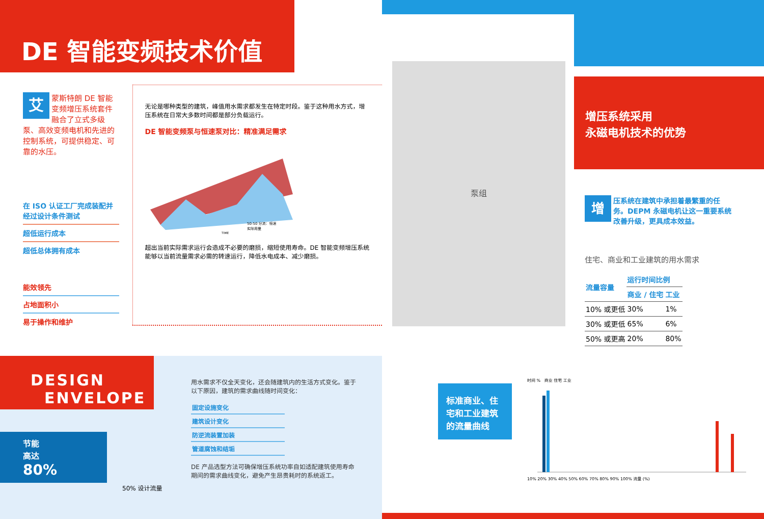DE 智能变频技术价值
艾蒙斯特朗 DE 智能变频增压系统套件融合了立式多级泵、高效变频电机和先进的控制系统，可提供稳定、可靠的水压。
在 ISO 认证工厂完成装配并经过设计条件测试
超低运行成本
超低总体拥有成本
能效领先
占地面积小
易于操作和维护
无论是哪种类型的建筑，峰值用水需求都发生在特定时段。鉴于这种用水方式，增压系统在日常大多数时间都是部分负载运行。
DE 智能变频泵与恒速泵对比：精准满足需求
50-50 分流：恒速
实际用量
TIME
超出当前实际需求运行会造成不必要的磨损，缩短使用寿命。DE 智能变频增压系统能够以当前流量需求必需的转速运行，降低水电成本、减少磨损。
DESIGN
ENVELOPE
节能
高达
80%
50% 设计流量
用水需求不仅全天变化，还会随建筑内的生活方式变化。鉴于以下原因，建筑的需求曲线随时间变化：
固定设施变化
建筑设计变化
防逆流装置加装
管道腐蚀和结垢
DE 产品选型方法可确保增压系统功率自如适配建筑使用寿命期间的需求曲线变化，避免产生昂贵耗时的系统返工。
增压系统采用
永磁电机技术的优势
泵组
增压系统在建筑中承担着最繁重的任务。DEPM 永磁电机让这一重要系统改善升级，更具成本效益。
住宅、商业和工业建筑的用水需求
| 流量容量 | 运行时间比例 | |
| --- | --- | --- |
| | 商业 / 住宅 | 工业 |
| 10% 或更低 | 30% | 1% |
| 30% 或更低 | 65% | 6% |
| 50% 或更高 | 20% | 80% |
标准商业、住宅和工业建筑的流量曲线
时间 % 商业 住宅 工业
10% 20% 30% 40% 50% 60% 70% 80% 90% 100% 流量 (%)